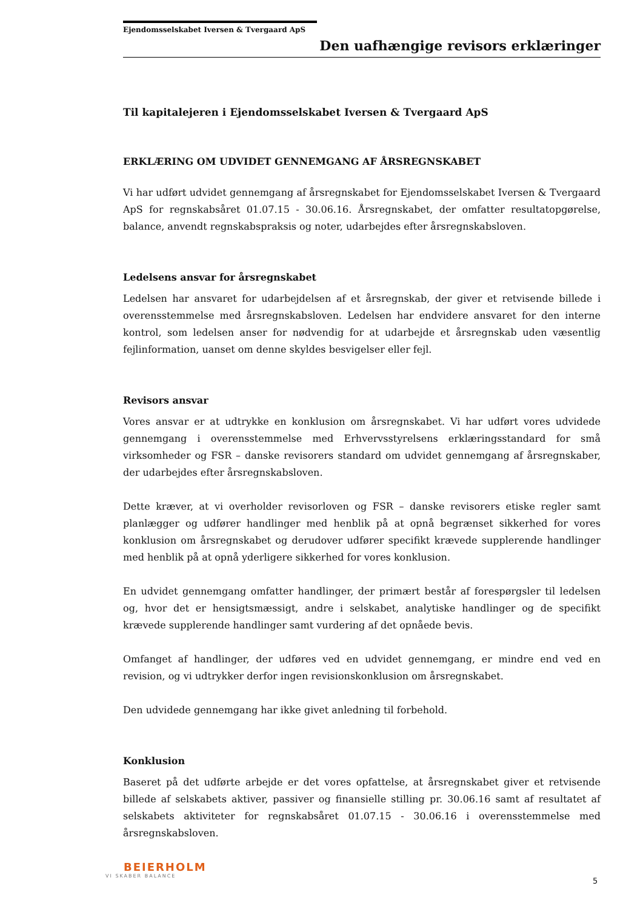Ejendomsselskabet Iversen & Tvergaard ApS
Den uafhængige revisors erklæringer
Til kapitalejeren i Ejendomsselskabet Iversen & Tvergaard ApS
ERKLÆRING OM UDVIDET GENNEMGANG AF ÅRSREGNSKABET
Vi har udført udvidet gennemgang af årsregnskabet for Ejendomsselskabet Iversen & Tvergaard ApS for regnskabsåret 01.07.15 - 30.06.16. Årsregnskabet, der omfatter resultatopgørelse, balance, anvendt regnskabspraksis og noter, udarbejdes efter årsregnskabsloven.
Ledelsens ansvar for årsregnskabet
Ledelsen har ansvaret for udarbejdelsen af et årsregnskab, der giver et retvisende billede i overensstemmelse med årsregnskabsloven. Ledelsen har endvidere ansvaret for den interne kontrol, som ledelsen anser for nødvendig for at udarbejde et årsregnskab uden væsentlig fejlinformation, uanset om denne skyldes besvigelser eller fejl.
Revisors ansvar
Vores ansvar er at udtrykke en konklusion om årsregnskabet. Vi har udført vores udvidede gennemgang i overensstemmelse med Erhvervsstyrelsens erklæringsstandard for små virksomheder og FSR – danske revisorers standard om udvidet gennemgang af årsregnskaber, der udarbejdes efter årsregnskabsloven.
Dette kræver, at vi overholder revisorloven og FSR – danske revisorers etiske regler samt planlægger og udfører handlinger med henblik på at opnå begrænset sikkerhed for vores konklusion om årsregnskabet og derudover udfører specifikt krævede supplerende handlinger med henblik på at opnå yderligere sikkerhed for vores konklusion.
En udvidet gennemgang omfatter handlinger, der primært består af forespørgsler til ledelsen og, hvor det er hensigtsmæssigt, andre i selskabet, analytiske handlinger og de specifikt krævede supplerende handlinger samt vurdering af det opnåede bevis.
Omfanget af handlinger, der udføres ved en udvidet gennemgang, er mindre end ved en revision, og vi udtrykker derfor ingen revisionskonklusion om årsregnskabet.
Den udvidede gennemgang har ikke givet anledning til forbehold.
Konklusion
Baseret på det udførte arbejde er det vores opfattelse, at årsregnskabet giver et retvisende billede af selskabets aktiver, passiver og finansielle stilling pr. 30.06.16 samt af resultatet af selskabets aktiviteter for regnskabsåret 01.07.15 - 30.06.16 i overensstemmelse med årsregnskabsloven.
BEIERHOLM
VI SKABER BALANCE
5